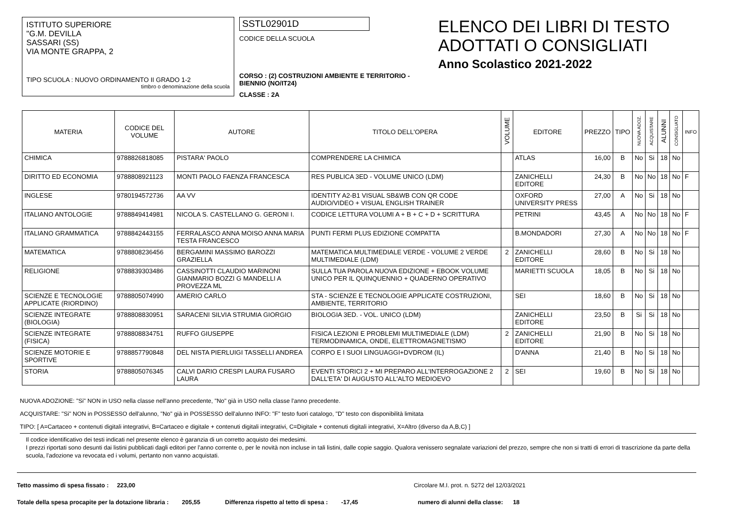ISTITUTO SUPERIORE
"G.M. DEVILLA
SASSARI (SS)
VIA MONTE GRAPPA, 2
TIPO SCUOLA : NUOVO ORDINAMENTO II GRADO 1-2
timbro o denominazione della scuola
SSTL02901D
CODICE DELLA SCUOLA
CORSO : (2) COSTRUZIONI AMBIENTE E TERRITORIO - BIENNIO (NO/IT24)
CLASSE : 2A
ELENCO DEI LIBRI DI TESTO
ADOTTATI O CONSIGLIATI
Anno Scolastico 2021-2022
| MATERIA | CODICE DEL VOLUME | AUTORE | TITOLO DELL'OPERA | VOLUME | EDITORE | PREZZO | TIPO | NUOVA ADOZ. | ACQUISTARE | ALUNNI | CONSIGLIATO | INFO |
| --- | --- | --- | --- | --- | --- | --- | --- | --- | --- | --- | --- | --- |
| CHIMICA | 9788826818085 | PISTARA' PAOLO | COMPRENDERE LA CHIMICA | | ATLAS | 16,00 | B | No | Si | 18 | No | |
| DIRITTO ED ECONOMIA | 9788808921123 | MONTI PAOLO FAENZA FRANCESCA | RES PUBLICA 3ED - VOLUME UNICO (LDM) | | ZANICHELLI EDITORE | 24,30 | B | No | No | 18 | No | F |
| INGLESE | 9780194572736 | AA VV | IDENTITY A2-B1 VISUAL SB&WB CON QR CODE AUDIO/VIDEO + VISUAL ENGLISH TRAINER | | OXFORD UNIVERSITY PRESS | 27,00 | A | No | Si | 18 | No | |
| ITALIANO ANTOLOGIE | 9788849414981 | NICOLA S. CASTELLANO G. GERONI I. | CODICE LETTURA VOLUMI A + B + C + D + SCRITTURA | | PETRINI | 43,45 | A | No | No | 18 | No | F |
| ITALIANO GRAMMATICA | 9788842443155 | FERRALASCO ANNA MOISO ANNA MARIA TESTA FRANCESCO | PUNTI FERMI PLUS EDIZIONE COMPATTA | | B.MONDADORI | 27,30 | A | No | No | 18 | No | F |
| MATEMATICA | 9788808236456 | BERGAMINI MASSIMO BAROZZI GRAZIELLA | MATEMATICA MULTIMEDIALE VERDE - VOLUME 2 VERDE MULTIMEDIALE (LDM) | 2 | ZANICHELLI EDITORE | 28,60 | B | No | Si | 18 | No | |
| RELIGIONE | 9788839303486 | CASSINOTTI CLAUDIO MARINONI GIANMARIO BOZZI G MANDELLI A PROVEZZA ML | SULLA TUA PAROLA NUOVA EDIZIONE + EBOOK VOLUME UNICO PER IL QUINQUENNIO + QUADERNO OPERATIVO | | MARIETTI SCUOLA | 18,05 | B | No | Si | 18 | No | |
| SCIENZE E TECNOLOGIE APPLICATE (RIORDINO) | 9788805074990 | AMERIO CARLO | STA - SCIENZE E TECNOLOGIE APPLICATE COSTRUZIONI, AMBIENTE, TERRITORIO | | SEI | 18,60 | B | No | Si | 18 | No | |
| SCIENZE INTEGRATE (BIOLOGIA) | 9788808830951 | SARACENI SILVIA STRUMIA GIORGIO | BIOLOGIA 3ED. - VOL. UNICO (LDM) | | ZANICHELLI EDITORE | 23,50 | B | Si | Si | 18 | No | |
| SCIENZE INTEGRATE (FISICA) | 9788808834751 | RUFFO GIUSEPPE | FISICA LEZIONI E PROBLEMI MULTIMEDIALE (LDM) TERMODINAMICA, ONDE, ELETTROMAGNETISMO | 2 | ZANICHELLI EDITORE | 21,90 | B | No | Si | 18 | No | |
| SCIENZE MOTORIE E SPORTIVE | 9788857790848 | DEL NISTA PIERLUIGI TASSELLI ANDREA | CORPO E I SUOI LINGUAGGI+DVDROM (IL) | | D'ANNA | 21,40 | B | No | Si | 18 | No | |
| STORIA | 9788805076345 | CALVI DARIO CRESPI LAURA FUSARO LAURA | EVENTI STORICI 2 + MI PREPARO ALL'INTERROGAZIONE 2 DALL'ETA' DI AUGUSTO ALL'ALTO MEDIOEVO | 2 | SEI | 19,60 | B | No | Si | 18 | No | |
NUOVA ADOZIONE: "Si" NON in USO nella classe nell'anno precedente, "No" già in USO nella classe l'anno precedente.
ACQUISTARE: "Si" NON in POSSESSO dell'alunno, "No" già in POSSESSO dell'alunno INFO: "F" testo fuori catalogo, "D" testo con disponibilità limitata
TIPO: [ A=Cartaceo + contenuti digitali integrativi, B=Cartaceo e digitale + contenuti digitali integrativi, C=Digitale + contenuti digitali integrativi, X=Altro (diverso da A,B,C) ]
Il codice identificativo dei testi indicati nel presente elenco è garanzia di un corretto acquisto dei medesimi.
I prezzi riportati sono desunti dai listini pubblicati dagli editori per l'anno corrente o, per le novità non incluse in tali listini, dalle copie saggio. Qualora venissero segnalate variazioni del prezzo, sempre che non si tratti di errori di trascrizione da parte della scuola, l'adozione va revocata ed i volumi, pertanto non vanno acquistati.
Tetto massimo di spesa fissato : 223,00 Circolare M.I. prot. n. 5272 del 12/03/2021
Totale della spesa procapite per la dotazione libraria : 205,55 Differenza rispetto al tetto di spesa : -17,45 numero di alunni della classe: 18